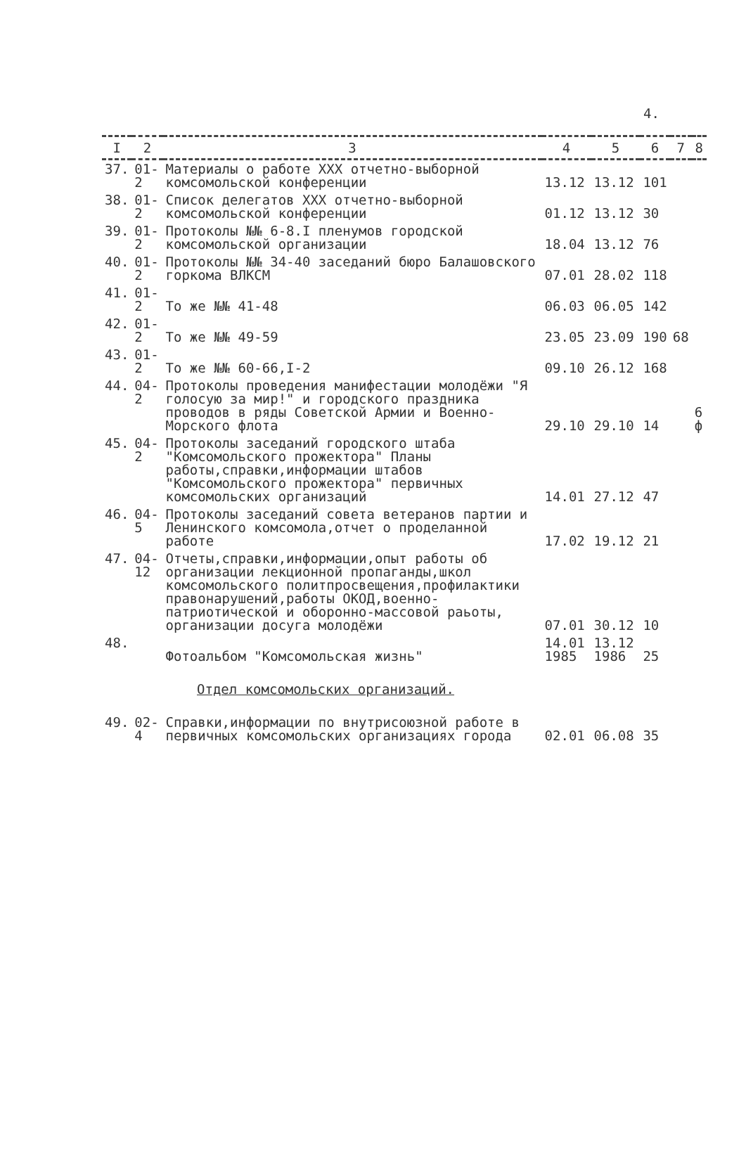4.
| I | 2 | 3 | 4 | 5 | 6 | 7 | 8 |
| --- | --- | --- | --- | --- | --- | --- | --- |
| 37. | 01-2 | Материалы о работе XXX отчетно-выборной комсомольской конференции | 13.12 | 13.12 | 101 | | |
| 38. | 01-2 | Список делегатов XXX отчетно-выборной комсомольской конференции | 01.12 | 13.12 | 30 | | |
| 39. | 01-2 | Протоколы №№ 6-8.I пленумов городской комсомольской организации | 18.04 | 13.12 | 76 | | |
| 40. | 01-2 | Протоколы №№ 34-40 заседаний бюро Балашовского горкома ВЛКСМ | 07.01 | 28.02 | 118 | | |
| 41. | 01-2 | То же №№ 41-48 | 06.03 | 06.05 | 142 | | |
| 42. | 01-2 | То же №№ 49-59 | 23.05 | 23.09 | 190 | 68 | |
| 43. | 01-2 | То же №№ 60-66,I-2 | 09.10 | 26.12 | 168 | | |
| 44. | 04-2 | Протоколы проведения манифестации молодёжи "Я голосую за мир!" и городского праздника проводов в ряды Советской Армии и Военно-Морского флота | 29.10 | 29.10 | 14 | | 6 ф |
| 45. | 04-2 | Протоколы заседаний городского штаба "Комсомольского прожектора" Планы работы,справки,информации штабов "Комсомольского прожектора" первичных комсомольских организаций | 14.01 | 27.12 | 47 | | |
| 46. | 04-5 | Протоколы заседаний совета ветеранов партии и Ленинского комсомола,отчет о проделанной работе | 17.02 | 19.12 | 21 | | |
| 47. | 04-12 | Отчеты,справки,информации,опыт работы об организации лекционной пропаганды,школ комсомольского политпросвещения,профилактики правонарушений,работы ОКОД,военно-патриотической и оборонно-массовой раьоты, организации досуга молодёжи | 07.01 | 30.12 | 10 | | |
| 48. | | Фотоальбом "Комсомольская жизнь" | 14.01 1985 | 13.12 1986 | 25 | | |
| Отдел комсомольских организаций. | | | | | | | |
| 49. | 02-4 | Справки,информации по внутрисоюзной работе в первичных комсомольских организациях города | 02.01 | 06.08 | 35 | | |